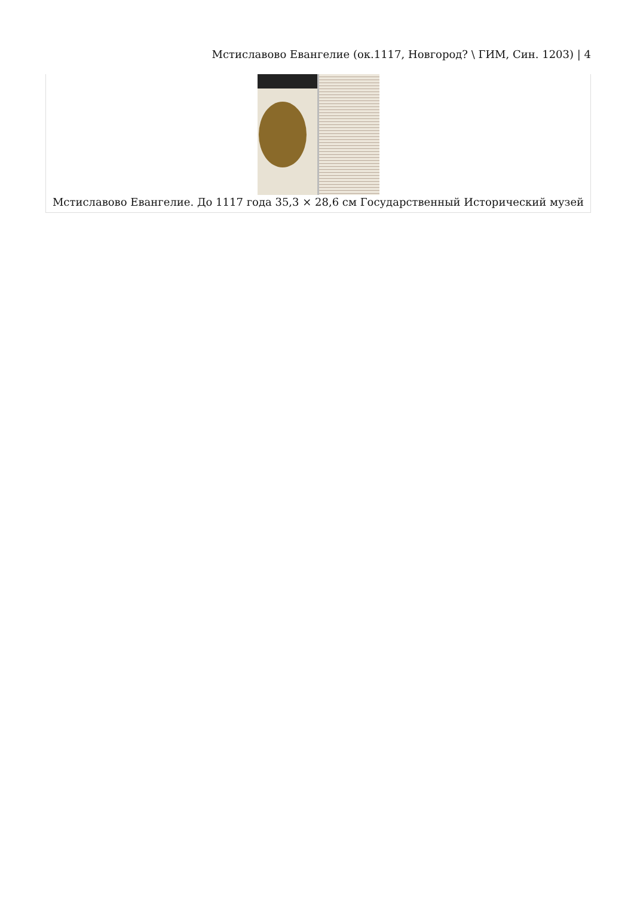Мстиславово Евангелие (ок.1117, Новгород? \ ГИМ, Син. 1203) | 4
Мстиславово Евангелие. До 1117 года 35,3 × 28,6 см Государственный Исторический музей